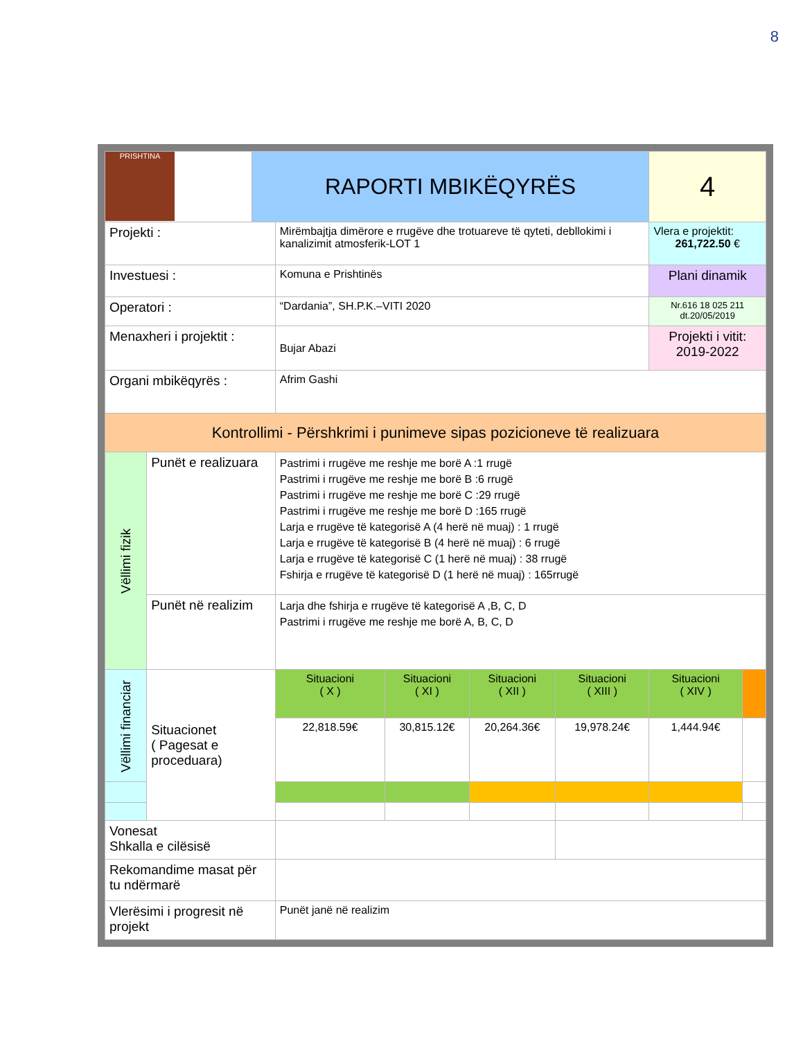8
| PRISHTINA | | RAPORTI MBIKËQYRËS | | | | | 4 | |
| Projekti : | | | Mirëmbajtja dimërore e rrugëve dhe trotuareve të qyteti, debllokimi i kanalizimit atmosferik-LOT 1 | | | | Vlera e projektit: 261,722.50 € | |
| Investuesi : | | | Komuna e Prishtinës | | | | Plani dinamik | |
| Operatori : | | | “Dardania”, SH.P.K.–VITI 2020 | | | | Nr.616 18 025 211 dt.20/05/2019 | |
| Menaxheri i projektit : | | | Bujar Abazi | | | | Projekti i vitit: 2019-2022 | |
| Organi mbikëqyrës : | | | Afrim Gashi | | | | | |
| Kontrollimi - Përshkrimi i punimeve sipas pozicioneve të realizuara | | | | | | | | |
| Vëllimi fizik | Punët e realizuara | | Pastrimi i rrugëve me reshje me borë A :1 rrugë Pastrimi i rrugëve me reshje me borë B :6 rrugë Pastrimi i rrugëve me reshje me borë C :29 rrugë Pastrimi i rrugëve me reshje me borë D :165 rrugë Larja e rrugëve të kategorisë A (4 herë në muaj) : 1 rrugë Larja e rrugëve të kategorisë B (4 herë në muaj) : 6 rrugë Larja e rrugëve të kategorisë C (1 herë në muaj) : 38 rrugë Fshirja e rrugëve të kategorisë D (1 herë në muaj) : 165rrugë | | | | | |
| | Punët në realizim | | Larja dhe fshirja e rrugëve të kategorisë A ,B, C, D Pastrimi i rrugëve me reshje me borë A, B, C, D | | | | | |
| Vëllimi financiar | Situacionet ( Pagesat e proceduara) | | Situacioni ( X ) | Situacioni ( XI ) | Situacioni ( XII ) | Situacioni ( XIII ) | Situacioni ( XIV ) | |
| | | | 22,818.59€ | 30,815.12€ | 20,264.36€ | 19,978.24€ | 1,444.94€ | |
| Vonesat Shkalla e cilësisë | | | | | | | | |
| Rekomandime masat për tu ndërmarë | | | | | | | | |
| Vlerësimi i progresit në projekt | | | Punët janë në realizim | | | | | |